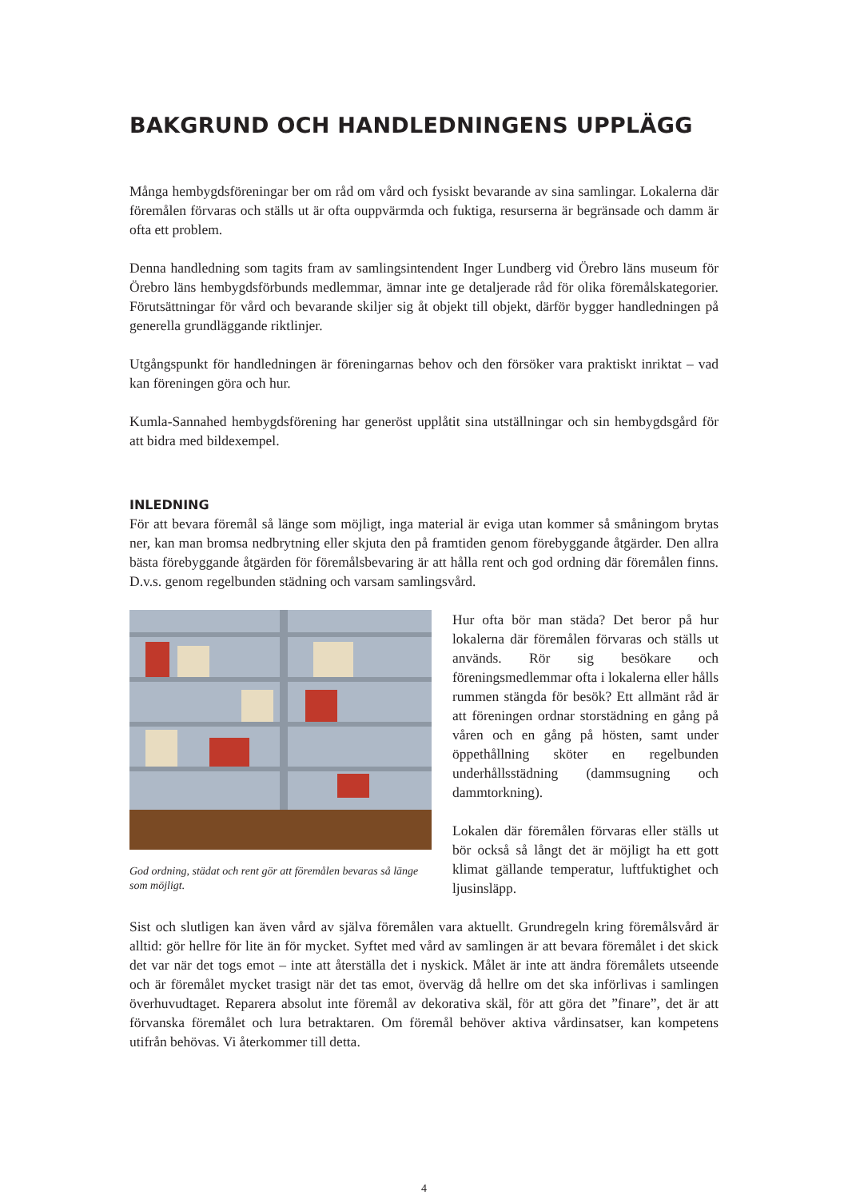BAKGRUND OCH HANDLEDNINGENS UPPLÄGG
Många hembygdsföreningar ber om råd om vård och fysiskt bevarande av sina samlingar. Lokalerna där föremålen förvaras och ställs ut är ofta ouppvärmda och fuktiga, resurserna är begränsade och damm är ofta ett problem.
Denna handledning som tagits fram av samlingsintendent Inger Lundberg vid Örebro läns museum för Örebro läns hembygdsförbunds medlemmar, ämnar inte ge detaljerade råd för olika föremålskategorier. Förutsättningar för vård och bevarande skiljer sig åt objekt till objekt, därför bygger handledningen på generella grundläggande riktlinjer.
Utgångspunkt för handledningen är föreningarnas behov och den försöker vara praktiskt inriktat – vad kan föreningen göra och hur.
Kumla-Sannahed hembygdsförening har generöst upplåtit sina utställningar och sin hembygdsgård för att bidra med bildexempel.
INLEDNING
För att bevara föremål så länge som möjligt, inga material är eviga utan kommer så småningom brytas ner, kan man bromsa nedbrytning eller skjuta den på framtiden genom förebyggande åtgärder. Den allra bästa förebyggande åtgärden för föremålsbevaring är att hålla rent och god ordning där föremålen finns. D.v.s. genom regelbunden städning och varsam samlingsvård.
God ordning, städat och rent gör att föremålen bevaras så länge som möjligt.
Hur ofta bör man städa? Det beror på hur lokalerna där föremålen förvaras och ställs ut används. Rör sig besökare och föreningsmedlemmar ofta i lokalerna eller hålls rummen stängda för besök? Ett allmänt råd är att föreningen ordnar storstädning en gång på våren och en gång på hösten, samt under öppethållning sköter en regelbunden underhållsstädning (dammsugning och dammtorkning).
Lokalen där föremålen förvaras eller ställs ut bör också så långt det är möjligt ha ett gott klimat gällande temperatur, luftfuktighet och ljusinsläpp.
Sist och slutligen kan även vård av själva föremålen vara aktuellt. Grundregeln kring föremålsvård är alltid: gör hellre för lite än för mycket. Syftet med vård av samlingen är att bevara föremålet i det skick det var när det togs emot – inte att återställa det i nyskick. Målet är inte att ändra föremålets utseende och är föremålet mycket trasigt när det tas emot, överväg då hellre om det ska införlivas i samlingen överhuvudtaget. Reparera absolut inte föremål av dekorativa skäl, för att göra det ”finare”, det är att förvanska föremålet och lura betraktaren. Om föremål behöver aktiva vårdinsatser, kan kompetens utifrån behövas. Vi återkommer till detta.
4